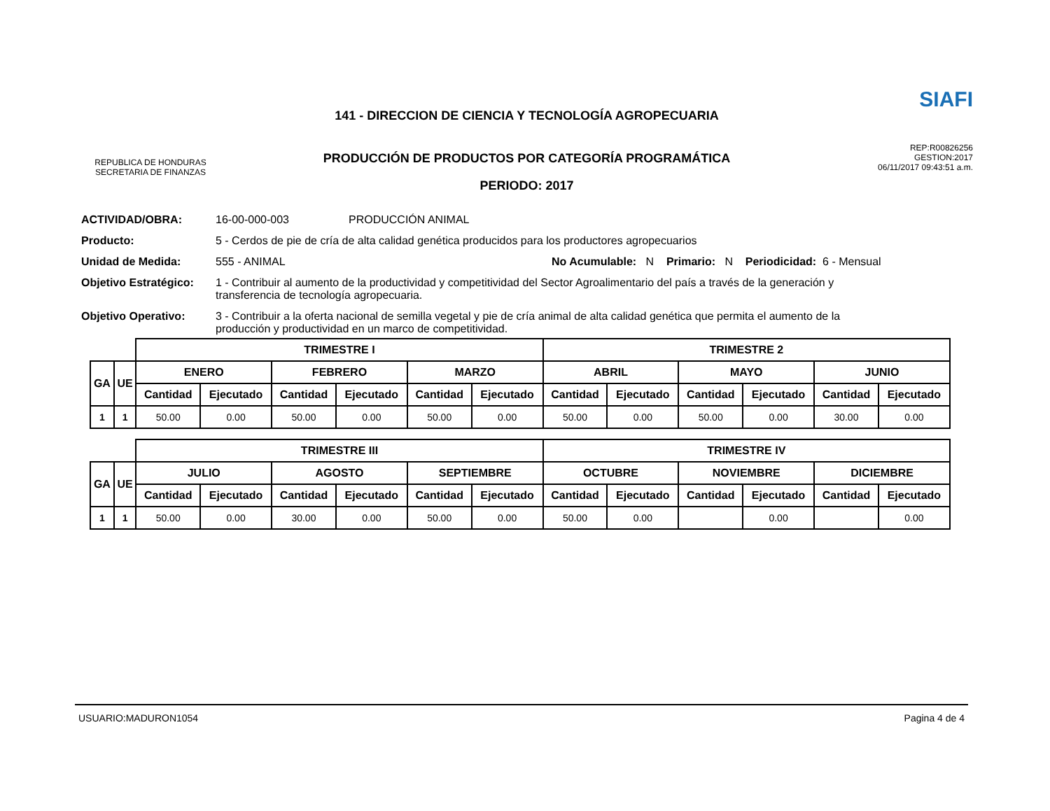REPUBLICA DE HONDURAS
SECRETARIA DE FINANZAS
141 - DIRECCION DE CIENCIA Y TECNOLOGÍA AGROPECUARIA
PRODUCCIÓN DE PRODUCTOS POR CATEGORÍA PROGRAMÁTICA
PERIODO: 2017
SIAFI
REP:R00826256
GESTION:2017
06/11/2017 09:43:51 a.m.
ACTIVIDAD/OBRA: 16-00-000-003 PRODUCCIÓN ANIMAL
Producto: 5 - Cerdos de pie de cría de alta calidad genética producidos para los productores agropecuarios
Unidad de Medida: 555 - ANIMAL No Acumulable: N Primario: N Periodicidad: 6 - Mensual
Objetivo Estratégico:
1 - Contribuir al aumento de la productividad y competitividad del Sector Agroalimentario del país a través de la generación y transferencia de tecnología agropecuaria.
Objetivo Operativo: 3 - Contribuir a la oferta nacional de semilla vegetal y pie de cría animal de alta calidad genética que permita el aumento de la producción y productividad en un marco de competitividad.
| | | TRIMESTRE I | | | | | | TRIMESTRE 2 | | | | | |
| --- | --- | --- | --- | --- | --- | --- | --- | --- | --- | --- | --- | --- | --- |
| GA | UE | ENERO | | FEBRERO | | MARZO | | ABRIL | | MAYO | | JUNIO | |
| | | Cantidad | Ejecutado | Cantidad | Ejecutado | Cantidad | Ejecutado | Cantidad | Ejecutado | Cantidad | Ejecutado | Cantidad | Ejecutado |
| 1 | 1 | 50.00 | 0.00 | 50.00 | 0.00 | 50.00 | 0.00 | 50.00 | 0.00 | 50.00 | 0.00 | 30.00 | 0.00 |
| | | TRIMESTRE III | | | | | | TRIMESTRE IV | | | | | |
| --- | --- | --- | --- | --- | --- | --- | --- | --- | --- | --- | --- | --- | --- |
| GA | UE | JULIO | | AGOSTO | | SEPTIEMBRE | | OCTUBRE | | NOVIEMBRE | | DICIEMBRE | |
| | | Cantidad | Ejecutado | Cantidad | Ejecutado | Cantidad | Ejecutado | Cantidad | Ejecutado | Cantidad | Ejecutado | Cantidad | Ejecutado |
| 1 | 1 | 50.00 | 0.00 | 30.00 | 0.00 | 50.00 | 0.00 | 50.00 | 0.00 | | 0.00 | | 0.00 |
USUARIO:MADURON1054 Pagina 4 de 4